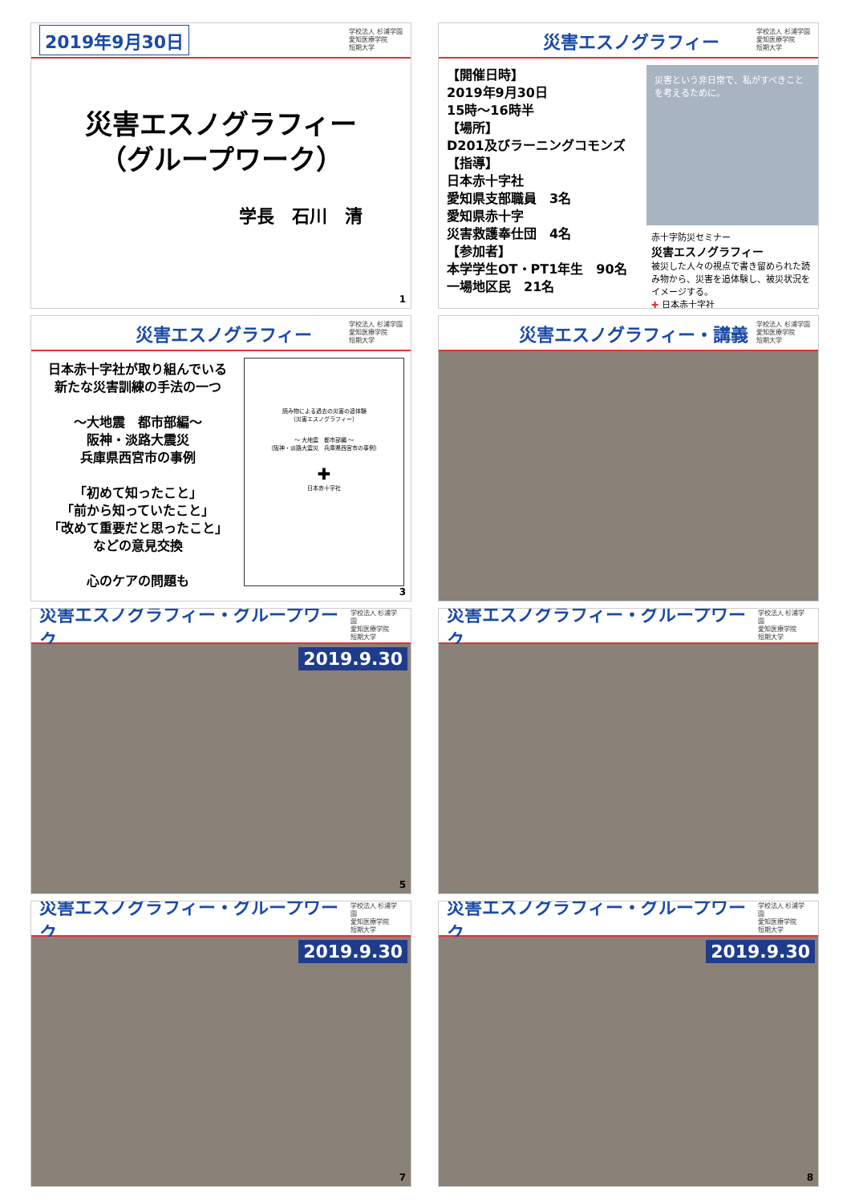2019年9月30日 学校法人 杉浦学園
愛知医療学院
短期大学
災害エスノグラフィー
（グループワーク）
学長　石川　清
1
災害エスノグラフィー 学校法人 杉浦学園
愛知医療学院
短期大学
【開催日時】
2019年9月30日
15時～16時半
【場所】
D201及びラーニングコモンズ
【指導】
日本赤十字社
愛知県支部職員　3名
愛知県赤十字
災害救護奉仕団　4名
【参加者】
本学学生OT・PT1年生　90名
一場地区民　21名
災害という非日常で、私がすべきことを考えるために。
赤十字防災セミナー
災害エスノグラフィー
被災した人々の視点で書き留められた読み物から、災害を追体験し、被災状況をイメージする。
✚ 日本赤十字社
災害エスノグラフィー 学校法人 杉浦学園
愛知医療学院
短期大学
日本赤十字社が取り組んでいる
新たな災害訓練の手法の一つ
～大地震　都市部編～
阪神・淡路大震災
兵庫県西宮市の事例
「初めて知ったこと」
「前から知っていたこと」
「改めて重要だと思ったこと」
などの意見交換
心のケアの問題も
読み物による過去の災害の追体験
（災害エスノグラフィー）
～ 大地震　都市部編 ～
（阪神・淡路大震災　兵庫県西宮市の事例）
✚
日本赤十字社
3
災害エスノグラフィー・講義 学校法人 杉浦学園
愛知医療学院
短期大学
災害エスノグラフィー・グループワーク 学校法人 杉浦学園
愛知医療学院
短期大学
2019.9.30
5
災害エスノグラフィー・グループワーク 学校法人 杉浦学園
愛知医療学院
短期大学
災害エスノグラフィー・グループワーク 学校法人 杉浦学園
愛知医療学院
短期大学
2019.9.30
7
災害エスノグラフィー・グループワーク 学校法人 杉浦学園
愛知医療学院
短期大学
2019.9.30
8